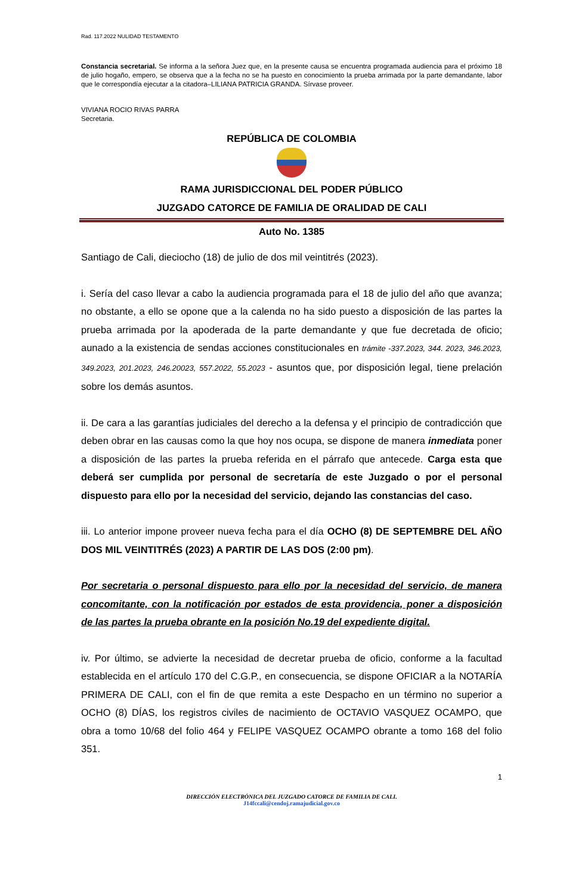Rad. 117.2022 NULIDAD TESTAMENTO
Constancia secretarial. Se informa a la señora Juez que, en la presente causa se encuentra programada audiencia para el próximo 18 de julio hogaño, empero, se observa que a la fecha no se ha puesto en conocimiento la prueba arrimada por la parte demandante, labor que le correspondía ejecutar a la citadora–LILIANA PATRICIA GRANDA. Sírvase proveer.
VIVIANA ROCIO RIVAS PARRA
Secretaria.
REPÚBLICA DE COLOMBIA
RAMA JURISDICCIONAL DEL PODER PÚBLICO
JUZGADO CATORCE DE FAMILIA DE ORALIDAD DE CALI
Auto No. 1385
Santiago de Cali, dieciocho (18) de julio de dos mil veintitrés (2023).
i. Sería del caso llevar a cabo la audiencia programada para el 18 de julio del año que avanza; no obstante, a ello se opone que a la calenda no ha sido puesto a disposición de las partes la prueba arrimada por la apoderada de la parte demandante y que fue decretada de oficio; aunado a la existencia de sendas acciones constitucionales en trámite -337.2023, 344. 2023, 346.2023, 349.2023, 201.2023, 246.20023, 557.2022, 55.2023 - asuntos que, por disposición legal, tiene prelación sobre los demás asuntos.
ii. De cara a las garantías judiciales del derecho a la defensa y el principio de contradicción que deben obrar en las causas como la que hoy nos ocupa, se dispone de manera inmediata poner a disposición de las partes la prueba referida en el párrafo que antecede. Carga esta que deberá ser cumplida por personal de secretaría de este Juzgado o por el personal dispuesto para ello por la necesidad del servicio, dejando las constancias del caso.
iii. Lo anterior impone proveer nueva fecha para el día OCHO (8) DE SEPTEMBRE DEL AÑO DOS MIL VEINTITRÉS (2023) A PARTIR DE LAS DOS (2:00 pm).
Por secretaria o personal dispuesto para ello por la necesidad del servicio, de manera concomitante, con la notificación por estados de esta providencia, poner a disposición de las partes la prueba obrante en la posición No.19 del expediente digital.
iv. Por último, se advierte la necesidad de decretar prueba de oficio, conforme a la facultad establecida en el artículo 170 del C.G.P., en consecuencia, se dispone OFICIAR a la NOTARÍA PRIMERA DE CALI, con el fin de que remita a este Despacho en un término no superior a OCHO (8) DÍAS, los registros civiles de nacimiento de OCTAVIO VASQUEZ OCAMPO, que obra a tomo 10/68 del folio 464 y FELIPE VASQUEZ OCAMPO obrante a tomo 168 del folio 351.
1
DIRECCIÓN ELECTRÓNICA DEL JUZGADO CATORCE DE FAMILIA DE CALI.
J14fccali@cendoj.ramajudicial.gov.co